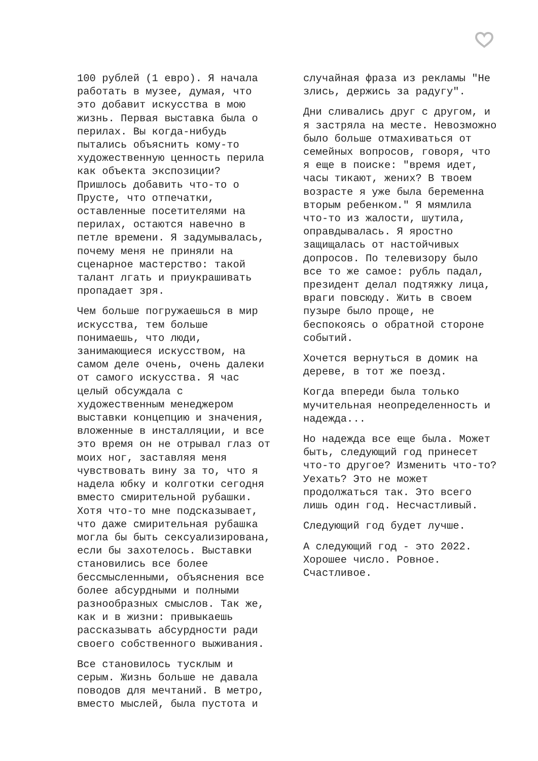100 рублей (1 евро). Я начала работать в музее, думая, что это добавит искусства в мою жизнь. Первая выставка была о перилах. Вы когда-нибудь пытались объяснить кому-то художественную ценность перила как объекта экспозиции? Пришлось добавить что-то о Прусте, что отпечатки, оставленные посетителями на перилах, остаются навечно в петле времени. Я задумывалась, почему меня не приняли на сценарное мастерство: такой талант лгать и приукрашивать пропадает зря.
Чем больше погружаешься в мир искусства, тем больше понимаешь, что люди, занимающиеся искусством, на самом деле очень, очень далеки от самого искусства. Я час целый обсуждала с художественным менеджером выставки концепцию и значения, вложенные в инсталляции, и все это время он не отрывал глаз от моих ног, заставляя меня чувствовать вину за то, что я надела юбку и колготки сегодня вместо смирительной рубашки. Хотя что-то мне подсказывает, что даже смирительная рубашка могла бы быть сексуализирована, если бы захотелось. Выставки становились все более бессмысленными, объяснения все более абсурдными и полными разнообразных смыслов. Так же, как и в жизни: привыкаешь рассказывать абсурдности ради своего собственного выживания.
Все становилось тусклым и серым. Жизнь больше не давала поводов для мечтаний. В метро, вместо мыслей, была пустота и
случайная фраза из рекламы "Не злись, держись за радугу".
Дни сливались друг с другом, и я застряла на месте. Невозможно было больше отмахиваться от семейных вопросов, говоря, что я еще в поиске: "время идет, часы тикают, жених? В твоем возрасте я уже была беременна вторым ребенком." Я мямлила что-то из жалости, шутила, оправдывалась. Я яростно защищалась от настойчивых допросов. По телевизору было все то же самое: рубль падал, президент делал подтяжку лица, враги повсюду. Жить в своем пузыре было проще, не беспокоясь о обратной стороне событий.
Хочется вернуться в домик на дереве, в тот же поезд.
Когда впереди была только мучительная неопределенность и надежда...
Но надежда все еще была. Может быть, следующий год принесет что-то другое? Изменить что-то? Уехать? Это не может продолжаться так. Это всего лишь один год. Несчастливый.
Следующий год будет лучше.
А следующий год - это 2022. Хорошее число. Ровное. Счастливое.